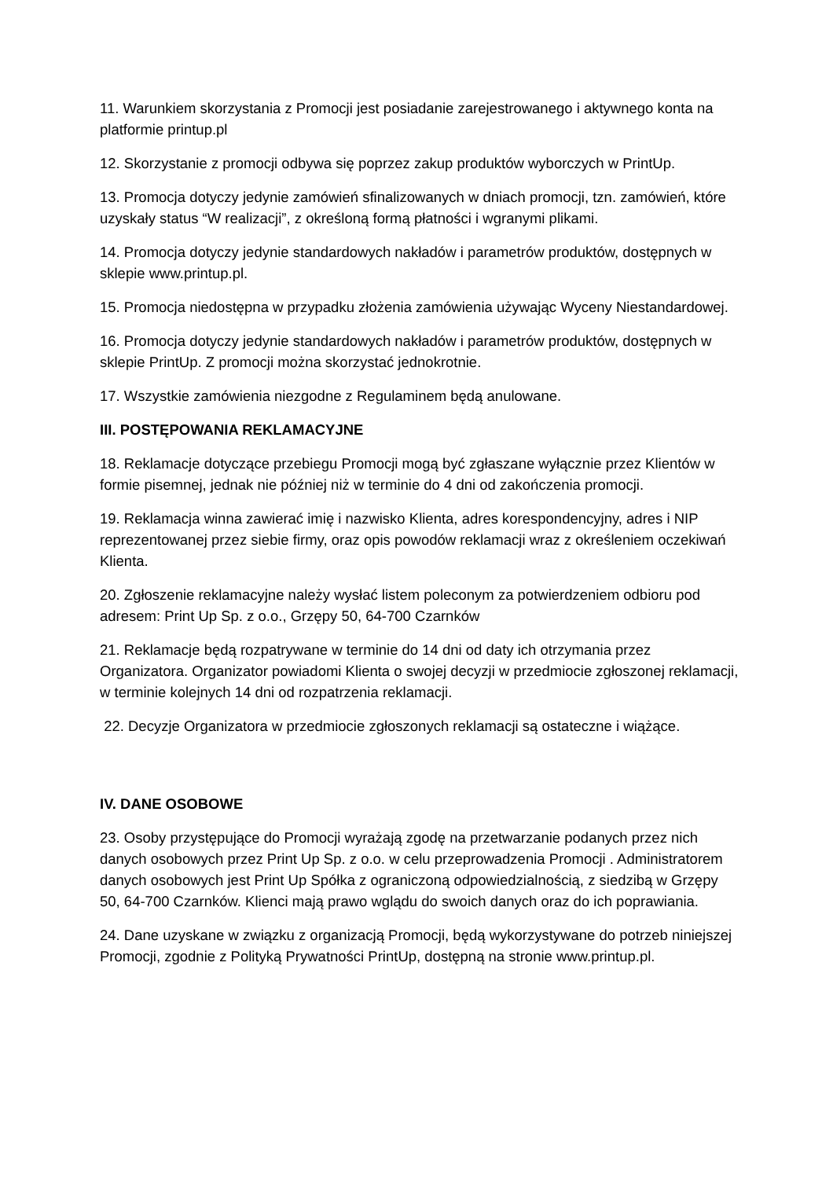11. Warunkiem skorzystania z Promocji jest posiadanie zarejestrowanego i aktywnego konta na platformie printup.pl
12. Skorzystanie z promocji odbywa się poprzez zakup produktów wyborczych w PrintUp.
13. Promocja dotyczy jedynie zamówień sfinalizowanych w dniach promocji, tzn. zamówień, które uzyskały status “W realizacji”, z określoną formą płatności i wgranymi plikami.
14. Promocja dotyczy jedynie standardowych nakładów i parametrów produktów, dostępnych w sklepie www.printup.pl.
15. Promocja niedostępna w przypadku złożenia zamówienia używając Wyceny Niestandardowej.
16. Promocja dotyczy jedynie standardowych nakładów i parametrów produktów, dostępnych w sklepie PrintUp. Z promocji można skorzystać jednokrotnie.
17. Wszystkie zamówienia niezgodne z Regulaminem będą anulowane.
III. POSTĘPOWANIA REKLAMACYJNE
18. Reklamacje dotyczące przebiegu Promocji mogą być zgłaszane wyłącznie przez Klientów w formie pisemnej, jednak nie później niż w terminie do 4 dni od zakończenia promocji.
19. Reklamacja winna zawierać imię i nazwisko Klienta, adres korespondencyjny, adres i NIP reprezentowanej przez siebie firmy, oraz opis powodów reklamacji wraz z określeniem oczekiwań Klienta.
20. Zgłoszenie reklamacyjne należy wysłać listem poleconym za potwierdzeniem odbioru pod adresem: Print Up Sp. z o.o., Grzępy 50, 64-700 Czarnków
21. Reklamacje będą rozpatrywane w terminie do 14 dni od daty ich otrzymania przez Organizatora. Organizator powiadomi Klienta o swojej decyzji w przedmiocie zgłoszonej reklamacji, w terminie kolejnych 14 dni od rozpatrzenia reklamacji.
22. Decyzje Organizatora w przedmiocie zgłoszonych reklamacji są ostateczne i wiążące.
IV. DANE OSOBOWE
23. Osoby przystępujące do Promocji wyrażają zgodę na przetwarzanie podanych przez nich danych osobowych przez Print Up Sp. z o.o. w celu przeprowadzenia Promocji . Administratorem danych osobowych jest Print Up Spółka z ograniczoną odpowiedzialnością, z siedzibą w Grzępy 50, 64-700 Czarnków. Klienci mają prawo wglądu do swoich danych oraz do ich poprawiania.
24. Dane uzyskane w związku z organizacją Promocji, będą wykorzystywane do potrzeb niniejszej Promocji, zgodnie z Polityką Prywatności PrintUp, dostępną na stronie www.printup.pl.